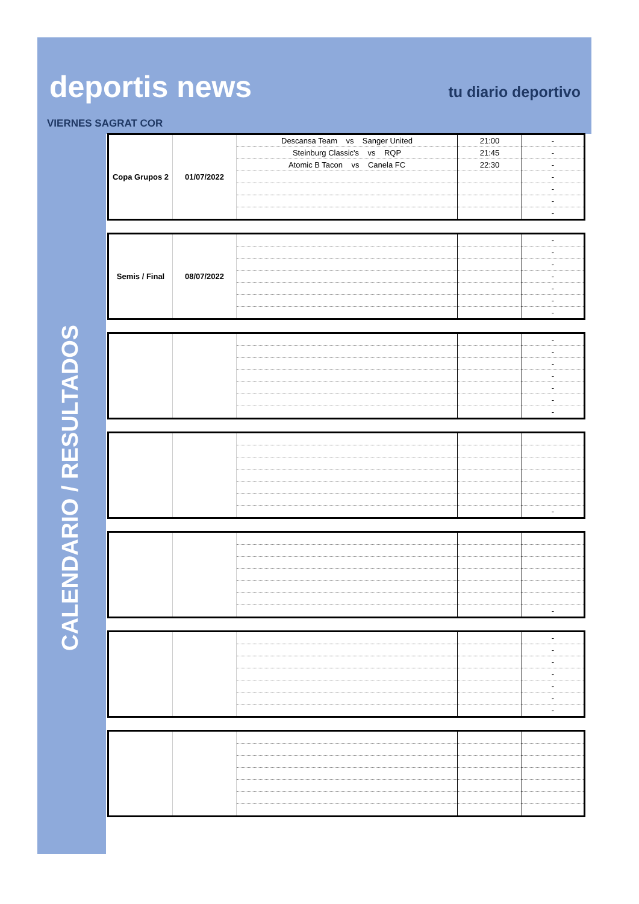deportis news
tu diario deportivo
VIERNES SAGRAT COR
CALENDARIO / RESULTADOS
| Copa Grupos 2 | 01/07/2022 | Descansa Team vs Sanger United | 21:00 | - |
| | | Steinburg Classic's vs RQP | 21:45 | - |
| | | Atomic B Tacon vs Canela FC | 22:30 | - |
| | | | | - |
| | | | | - |
| | | | | - |
| | | | | - |
| Semis / Final | 08/07/2022 | | | - |
| | | | | - |
| | | | | - |
| | | | | - |
| | | | | - |
| | | | | - |
| | | | | - |
| | | | | - |
| | | | | - |
| | | | | - |
| | | | | - |
| | | | | - |
| | | | | - |
| | | | | - |
| | | | | - |
| | | | | - |
| | | | | - |
| | | | | - |
| | | | | - |
| | | | | - |
| | | | | - |
| | | | | - |
| | | | | - |